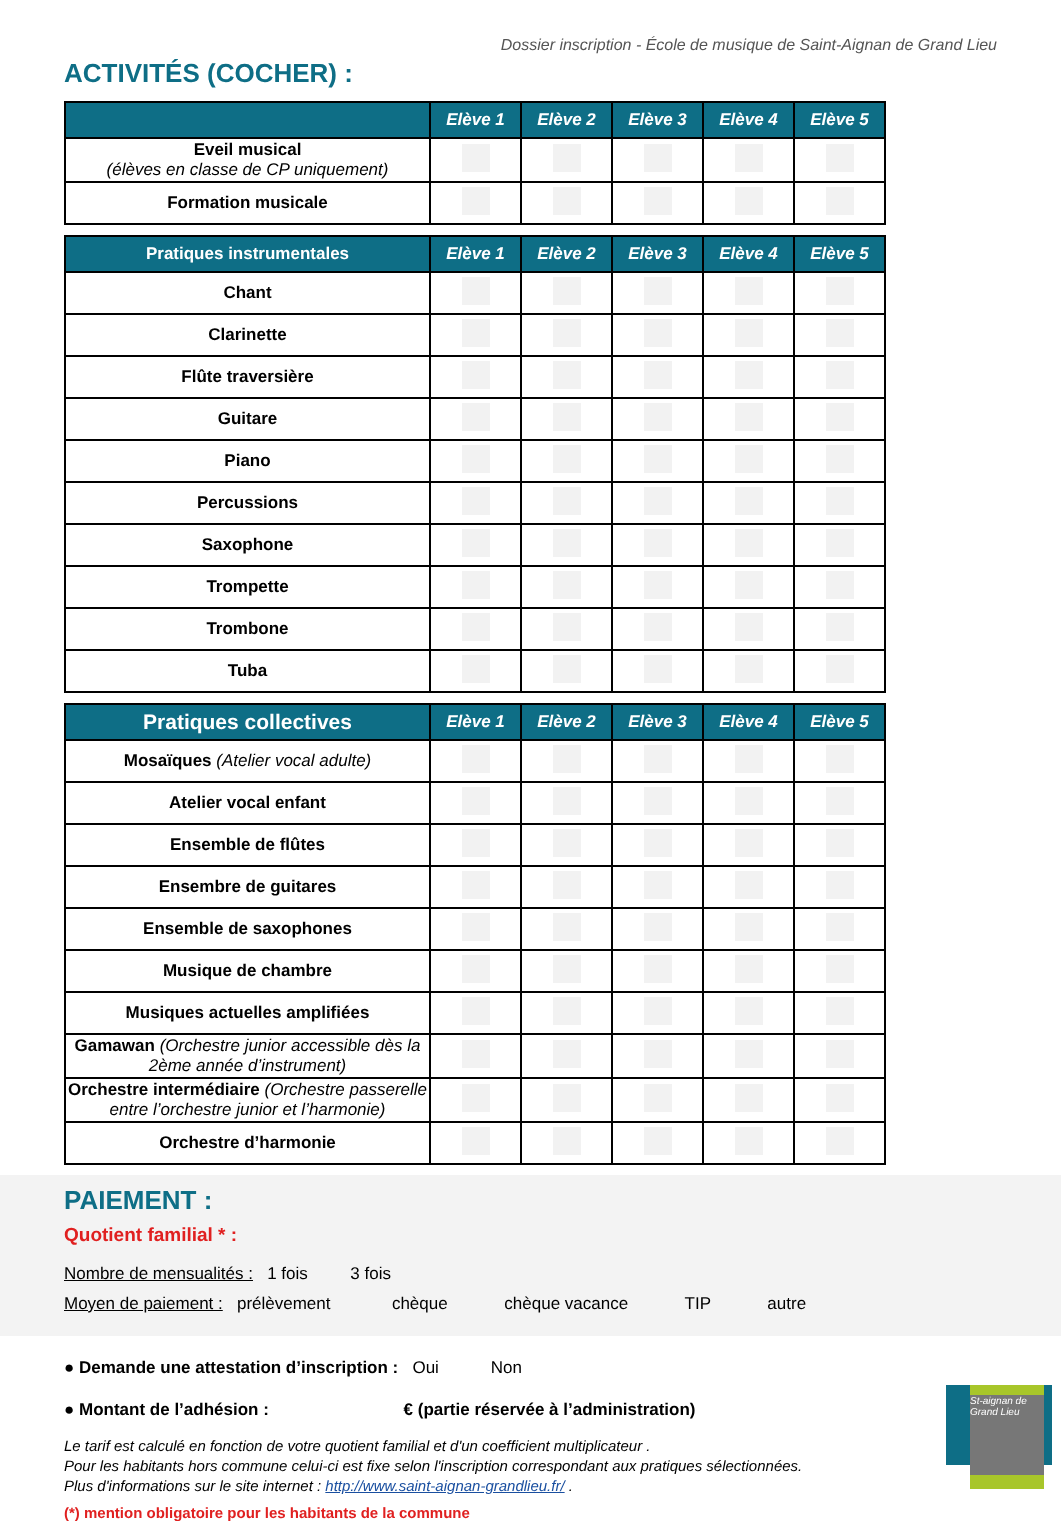Dossier inscription - École de musique de Saint-Aignan de Grand Lieu
ACTIVITÉS (COCHER) :
| | Elève 1 | Elève 2 | Elève 3 | Elève 4 | Elève 5 |
| --- | --- | --- | --- | --- | --- |
| Eveil musical (élèves en classe de CP uniquement) | | | | | |
| Formation musicale | | | | | |
| Pratiques instrumentales | Elève 1 | Elève 2 | Elève 3 | Elève 4 | Elève 5 |
| --- | --- | --- | --- | --- | --- |
| Chant | | | | | |
| Clarinette | | | | | |
| Flûte traversière | | | | | |
| Guitare | | | | | |
| Piano | | | | | |
| Percussions | | | | | |
| Saxophone | | | | | |
| Trompette | | | | | |
| Trombone | | | | | |
| Tuba | | | | | |
| Pratiques collectives | Elève 1 | Elève 2 | Elève 3 | Elève 4 | Elève 5 |
| --- | --- | --- | --- | --- | --- |
| Mosaïques (Atelier vocal adulte) | | | | | |
| Atelier vocal enfant | | | | | |
| Ensemble de flûtes | | | | | |
| Ensembre de guitares | | | | | |
| Ensemble de saxophones | | | | | |
| Musique de chambre | | | | | |
| Musiques actuelles amplifiées | | | | | |
| Gamawan (Orchestre junior accessible dès la 2ème année d’instrument) | | | | | |
| Orchestre intermédiaire (Orchestre passerelle entre l’orchestre junior et l’harmonie) | | | | | |
| Orchestre d’harmonie | | | | | |
PAIEMENT :
Quotient familial * :
Nombre de mensualités : 1 fois 3 fois
Moyen de paiement : prélèvement chèque chèque vacance TIP autre
● Demande une attestation d’inscription : Oui Non
● Montant de l’adhésion : € (partie réservée à l’administration)
Le tarif est calculé en fonction de votre quotient familial et d'un coefficient multiplicateur .
Pour les habitants hors commune celui-ci est fixe selon l'inscription correspondant aux pratiques sélectionnées.
Plus d'informations sur le site internet : http://www.saint-aignan-grandlieu.fr/ .
(*) mention obligatoire pour les habitants de la commune
St-aignan de Grand Lieu